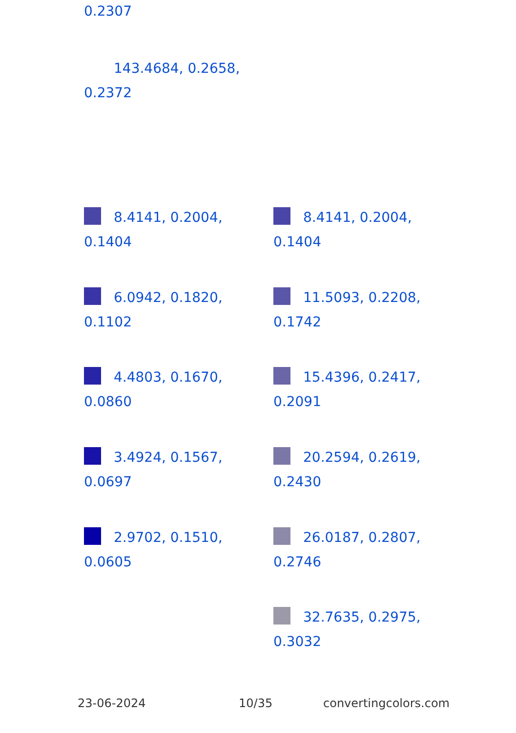0.2307
143.4684, 0.2658, 0.2372
8.4141, 0.2004, 0.1404
6.0942, 0.1820, 0.1102
4.4803, 0.1670, 0.0860
3.4924, 0.1567, 0.0697
2.9702, 0.1510, 0.0605
8.4141, 0.2004, 0.1404
11.5093, 0.2208, 0.1742
15.4396, 0.2417, 0.2091
20.2594, 0.2619, 0.2430
26.0187, 0.2807, 0.2746
32.7635, 0.2975, 0.3032
23-06-2024 10/35 convertingcolors.com